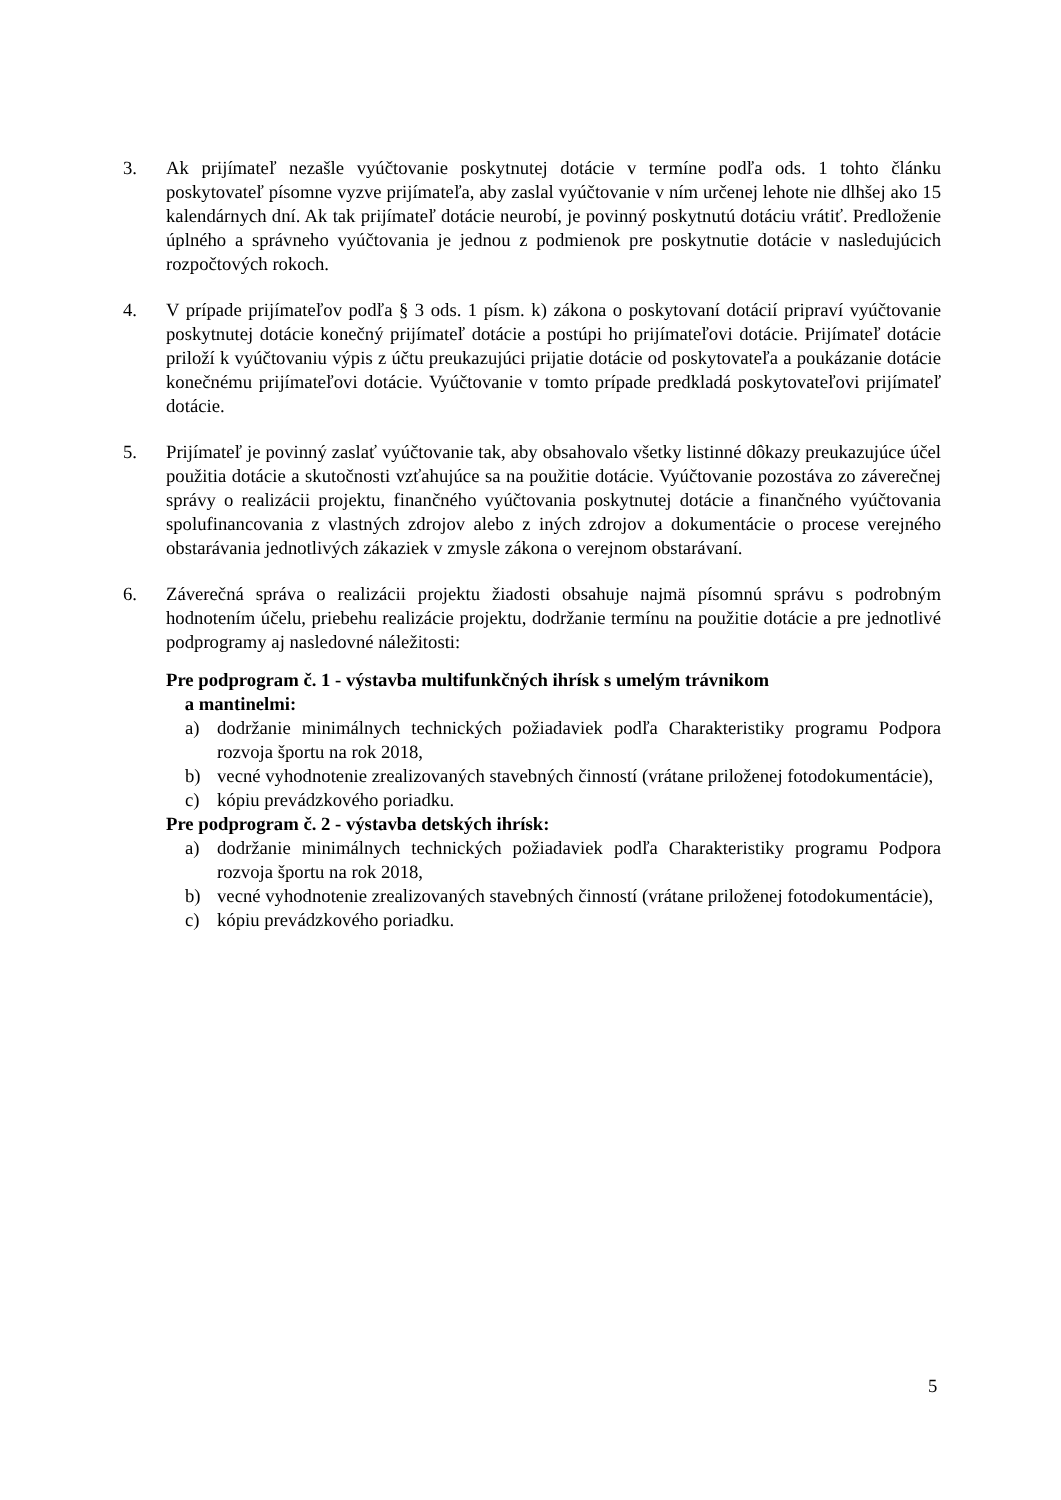3. Ak prijímateľ nezašle vyúčtovanie poskytnutej dotácie v termíne podľa ods. 1 tohto článku poskytovateľ písomne vyzve prijímateľa, aby zaslal vyúčtovanie v ním určenej lehote nie dlhšej ako 15 kalendárnych dní. Ak tak prijímateľ dotácie neurobí, je povinný poskytnutú dotáciu vrátiť. Predloženie úplného a správneho vyúčtovania je jednou z podmienok pre poskytnutie dotácie v nasledujúcich rozpočtových rokoch.
4. V prípade prijímateľov podľa § 3 ods. 1 písm. k) zákona o poskytovaní dotácií pripraví vyúčtovanie poskytnutej dotácie konečný prijímateľ dotácie a postúpi ho prijímateľovi dotácie. Prijímateľ dotácie priloží k vyúčtovaniu výpis z účtu preukazujúci prijatie dotácie od poskytovateľa a poukázanie dotácie konečnému prijímateľovi dotácie. Vyúčtovanie v tomto prípade predkladá poskytovateľovi prijímateľ dotácie.
5. Prijímateľ je povinný zaslať vyúčtovanie tak, aby obsahovalo všetky listinné dôkazy preukazujúce účel použitia dotácie a skutočnosti vzťahujúce sa na použitie dotácie. Vyúčtovanie pozostáva zo záverečnej správy o realizácii projektu, finančného vyúčtovania poskytnutej dotácie a finančného vyúčtovania spolufinancovania z vlastných zdrojov alebo z iných zdrojov a dokumentácie o procese verejného obstarávania jednotlivých zákaziek v zmysle zákona o verejnom obstarávaní.
6. Záverečná správa o realizácii projektu žiadosti obsahuje najmä písomnú správu s podrobným hodnotením účelu, priebehu realizácie projektu, dodržanie termínu na použitie dotácie a pre jednotlivé podprogramy aj nasledovné náležitosti:
Pre podprogram č. 1 - výstavba multifunkčných ihrísk s umelým trávnikom
a mantinelmi:
a) dodržanie minimálnych technických požiadaviek podľa Charakteristiky programu Podpora rozvoja športu na rok 2018,
b) vecné vyhodnotenie zrealizovaných stavebných činností (vrátane priloženej fotodokumentácie),
c) kópiu prevádzkového poriadku.
Pre podprogram č. 2 - výstavba detských ihrísk:
a) dodržanie minimálnych technických požiadaviek podľa Charakteristiky programu Podpora rozvoja športu na rok 2018,
b) vecné vyhodnotenie zrealizovaných stavebných činností (vrátane priloženej fotodokumentácie),
c) kópiu prevádzkového poriadku.
5